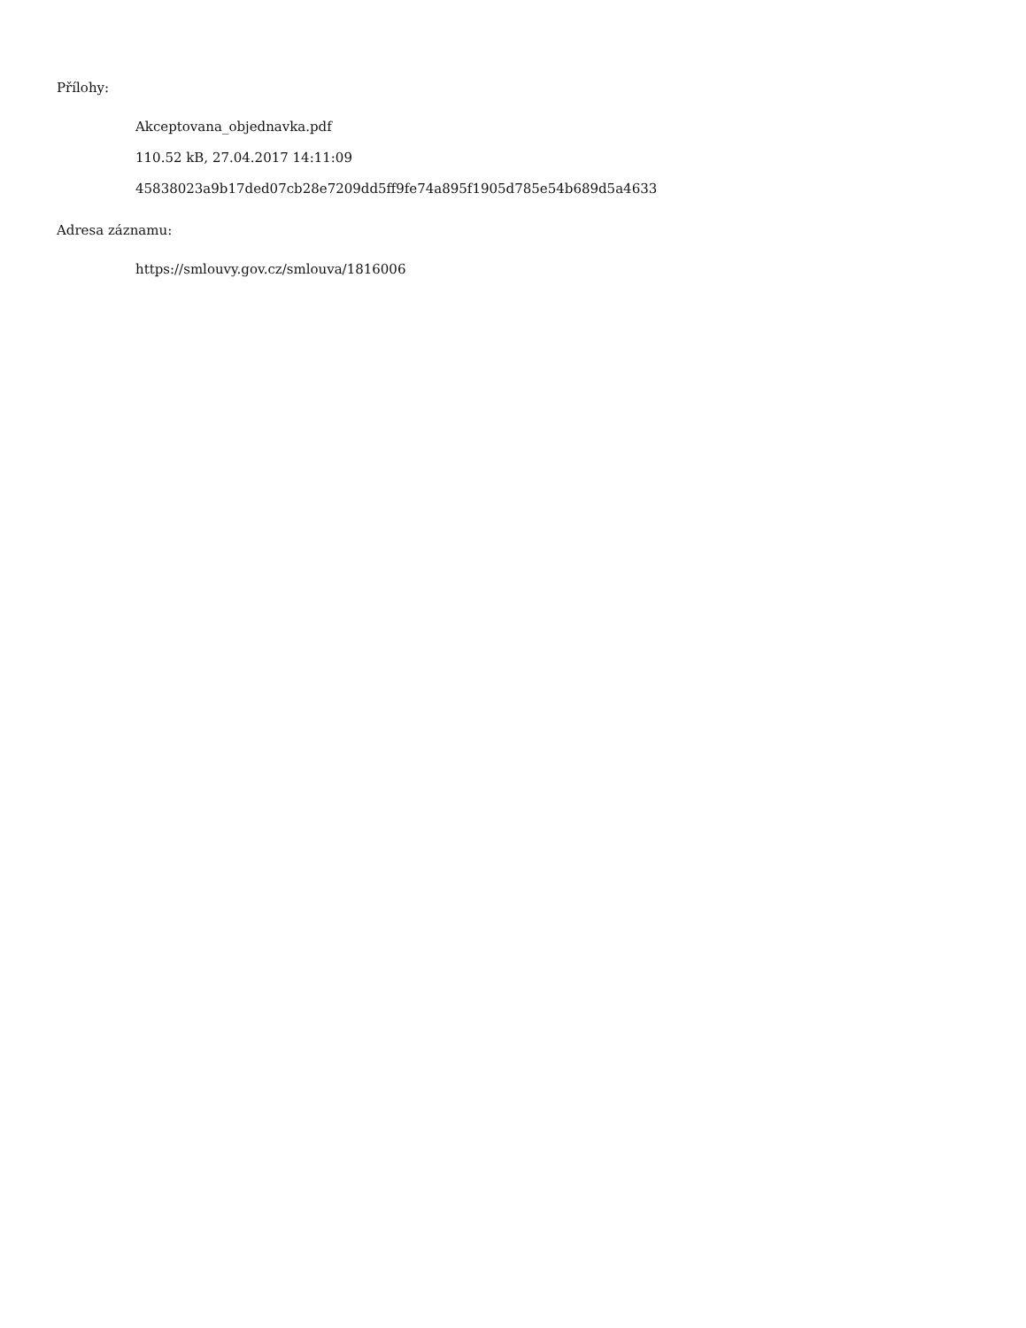Přílohy:
Akceptovana_objednavka.pdf
110.52 kB, 27.04.2017 14:11:09
45838023a9b17ded07cb28e7209dd5ff9fe74a895f1905d785e54b689d5a4633
Adresa záznamu:
https://smlouvy.gov.cz/smlouva/1816006